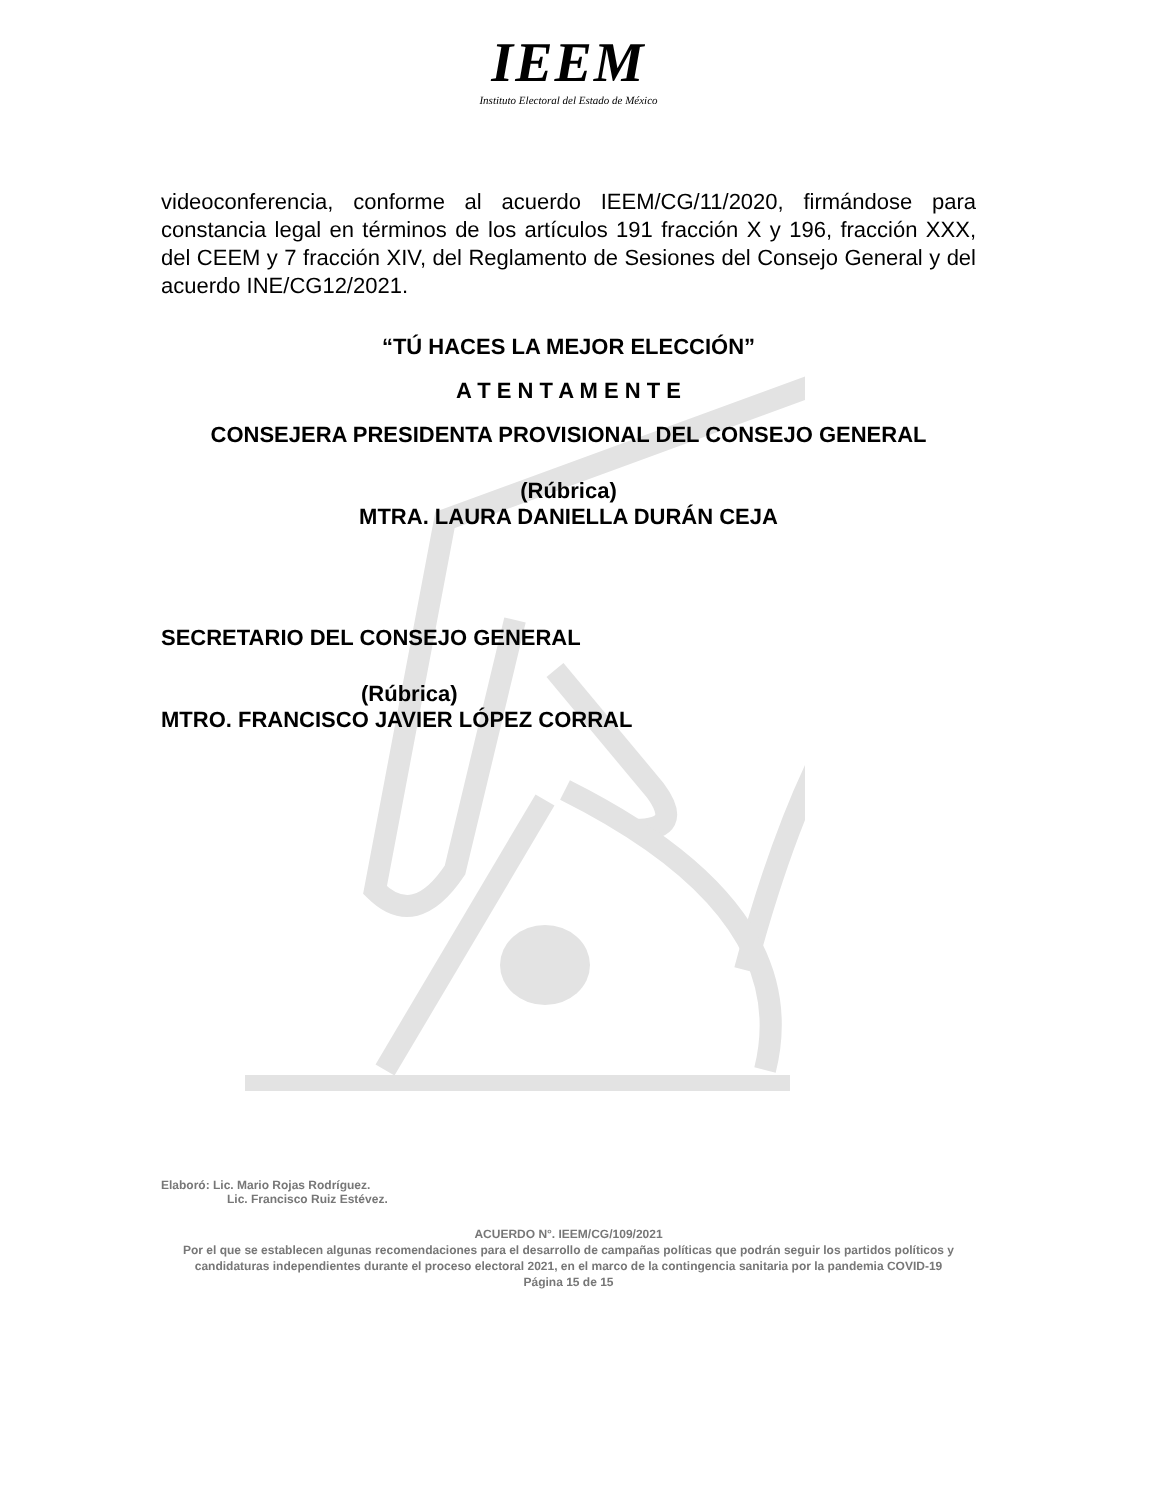IEEM
Instituto Electoral del Estado de México
videoconferencia, conforme al acuerdo IEEM/CG/11/2020, firmándose para constancia legal en términos de los artículos 191 fracción X y 196, fracción XXX, del CEEM y 7 fracción XIV, del Reglamento de Sesiones del Consejo General y del acuerdo INE/CG12/2021.
“TÚ HACES LA MEJOR ELECCIÓN”
A T E N T A M E N T E
CONSEJERA PRESIDENTA PROVISIONAL DEL CONSEJO GENERAL
(Rúbrica)
MTRA. LAURA DANIELLA DURÁN CEJA
SECRETARIO DEL CONSEJO GENERAL
(Rúbrica)
MTRO. FRANCISCO JAVIER LÓPEZ CORRAL
Elaboró: Lic. Mario Rojas Rodríguez.
Lic. Francisco Ruiz Estévez.
ACUERDO N°. IEEM/CG/109/2021
Por el que se establecen algunas recomendaciones para el desarrollo de campañas políticas que podrán seguir los partidos políticos y candidaturas independientes durante el proceso electoral 2021, en el marco de la contingencia sanitaria por la pandemia COVID-19
Página 15 de 15